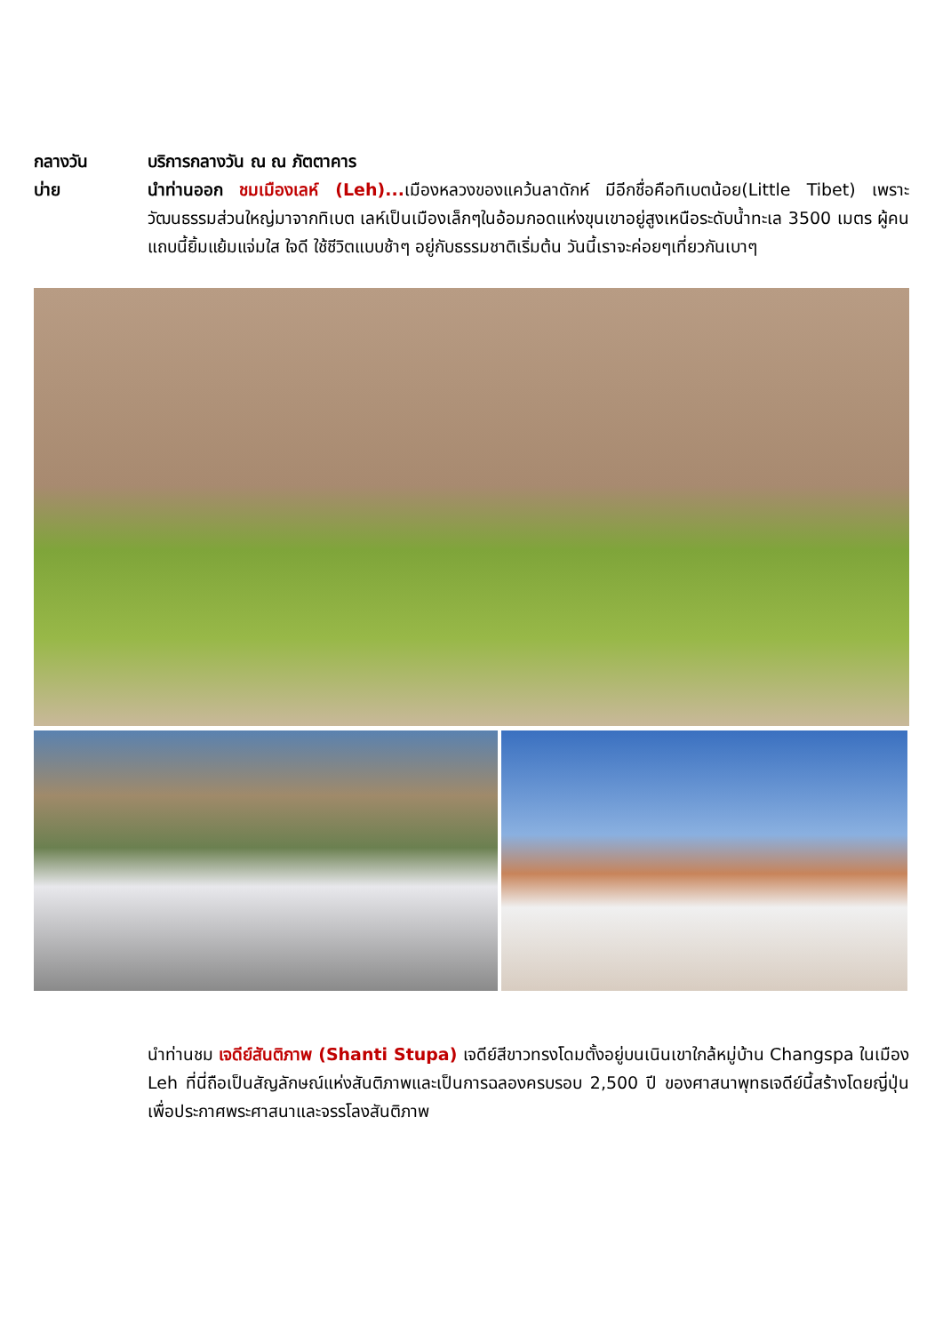กลางวัน
บ่าย
บริการกลางวัน ณ ณ ภัตตาคาร
นำท่านออก ชมเมืองเลห์ (Leh)... เมืองหลวงของแคว้นลาดักห์ มีอีกชื่อคือทิเบตน้อย(Little Tibet) เพราะวัฒนธรรมส่วนใหญ่มาจากทิเบต เลห์เป็นเมืองเล็กๆในอ้อมกอดแห่งขุนเขาอยู่สูงเหนือระดับน้ำทะเล 3500 เมตร ผู้คนแถบนี้ยิ้มแย้มแจ่มใส ใจดี ใช้ชีวิตแบบช้าๆ อยู่กับธรรมชาติเริ่มต้น วันนี้เราจะค่อยๆเที่ยวกันเบาๆ
นำท่านชม เจดีย์สันติภาพ (Shanti Stupa) เจดีย์สีขาวทรงโดมตั้งอยู่บนเนินเขาใกล้หมู่บ้าน Changspa ในเมือง Leh ที่นี่ถือเป็นสัญลักษณ์แห่งสันติภาพและเป็นการฉลองครบรอบ 2,500 ปี ของศาสนาพุทธเจดีย์นี้สร้างโดยญี่ปุ่นเพื่อประกาศพระศาสนาและจรรโลงสันติภาพ